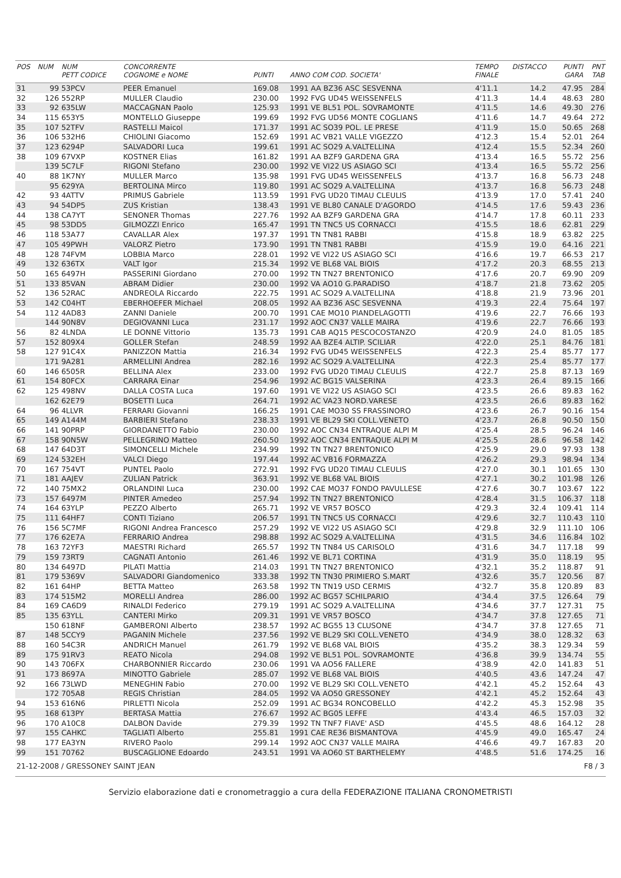| POS | NUM | NUM PETT CODICE | CONCORRENTE COGNOME e NOME | PUNTI | ANNO COM COD. SOCIETA' | TEMPO FINALE | DISTACCO | PUNTI GARA | PNT TAB |
| --- | --- | --- | --- | --- | --- | --- | --- | --- | --- |
| 31 | 99 | 53PCV | PEER Emanuel | 169.08 | 1991 AA BZ36 ASC SESVENNA | 4'11.1 | 14.2 | 47.95 | 284 |
| 32 | 126 | 552RP | MULLER Claudio | 230.00 | 1992 FVG UD45 WEISSENFELS | 4'11.3 | 14.4 | 48.63 | 280 |
| 33 | 92 | 635LW | MACCAGNAN Paolo | 125.93 | 1991 VE BL51 POL. SOVRAMONTE | 4'11.5 | 14.6 | 49.30 | 276 |
| 34 | 115 | 653Y5 | MONTELLO Giuseppe | 199.69 | 1992 FVG UD56 MONTE COGLIANS | 4'11.6 | 14.7 | 49.64 | 272 |
| 35 | 107 | 52TFV | RASTELLI Maicol | 171.37 | 1991 AC SO39 POL. LE PRESE | 4'11.9 | 15.0 | 50.65 | 268 |
| 36 | 106 | 532H6 | CHIOLINI Giacomo | 152.69 | 1991 AC VB21 VALLE VIGEZZO | 4'12.3 | 15.4 | 52.01 | 264 |
| 37 | 123 | 6294P | SALVADORI Luca | 199.61 | 1991 AC SO29 A.VALTELLINA | 4'12.4 | 15.5 | 52.34 | 260 |
| 38 | 109 | 67VXP | KOSTNER Elias | 161.82 | 1991 AA BZF9 GARDENA GRA | 4'13.4 | 16.5 | 55.72 | 256 |
| | 139 | 5C7LF | RIGONI Stefano | 230.00 | 1992 VE VI22 US ASIAGO SCI | 4'13.4 | 16.5 | 55.72 | 256 |
| 40 | 88 | 1K7NY | MULLER Marco | 135.98 | 1991 FVG UD45 WEISSENFELS | 4'13.7 | 16.8 | 56.73 | 248 |
| | 95 | 629YA | BERTOLINA Mirco | 119.80 | 1991 AC SO29 A.VALTELLINA | 4'13.7 | 16.8 | 56.73 | 248 |
| 42 | 93 | 4ATTV | PRIMUS Gabriele | 113.59 | 1991 FVG UD20 TIMAU CLEULIS | 4'13.9 | 17.0 | 57.41 | 240 |
| 43 | 94 | 54DP5 | ZUS Kristian | 138.43 | 1991 VE BL80 CANALE D'AGORDO | 4'14.5 | 17.6 | 59.43 | 236 |
| 44 | 138 | CA7YT | SENONER Thomas | 227.76 | 1992 AA BZF9 GARDENA GRA | 4'14.7 | 17.8 | 60.11 | 233 |
| 45 | 98 | 53DD5 | GILMOZZI Enrico | 165.47 | 1991 TN TNC5 US CORNACCI | 4'15.5 | 18.6 | 62.81 | 229 |
| 46 | 118 | 53A77 | CAVALLAR Alex | 197.37 | 1991 TN TN81 RABBI | 4'15.8 | 18.9 | 63.82 | 225 |
| 47 | 105 | 49PWH | VALORZ Pietro | 173.90 | 1991 TN TN81 RABBI | 4'15.9 | 19.0 | 64.16 | 221 |
| 48 | 128 | 74FVM | LOBBIA Marco | 228.01 | 1992 VE VI22 US ASIAGO SCI | 4'16.6 | 19.7 | 66.53 | 217 |
| 49 | 132 | 636TX | VALT Igor | 215.34 | 1992 VE BL68 VAL BIOIS | 4'17.2 | 20.3 | 68.55 | 213 |
| 50 | 165 | 6497H | PASSERINI Giordano | 270.00 | 1992 TN TN27 BRENTONICO | 4'17.6 | 20.7 | 69.90 | 209 |
| 51 | 133 | 85VAN | ABRAM Didier | 230.00 | 1992 VA AO10 G.PARADISO | 4'18.7 | 21.8 | 73.62 | 205 |
| 52 | 136 | 52RAC | ANDREOLA Riccardo | 222.75 | 1991 AC SO29 A.VALTELLINA | 4'18.8 | 21.9 | 73.96 | 201 |
| 53 | 142 | C04HT | EBERHOEFER Michael | 208.05 | 1992 AA BZ36 ASC SESVENNA | 4'19.3 | 22.4 | 75.64 | 197 |
| 54 | 112 | 4AD83 | ZANNI Daniele | 200.70 | 1991 CAE MO10 PIANDELAGOTTI | 4'19.6 | 22.7 | 76.66 | 193 |
| | 144 | 90N8V | DEGIOVANNI Luca | 231.17 | 1992 AOC CN37 VALLE MAIRA | 4'19.6 | 22.7 | 76.66 | 193 |
| 56 | 82 | 4LNDA | LE DONNE Vittorio | 135.73 | 1991 CAB AQ15 PESCOCOSTANZO | 4'20.9 | 24.0 | 81.05 | 185 |
| 57 | 152 | 809X4 | GOLLER Stefan | 248.59 | 1992 AA BZE4 ALTIP. SCILIAR | 4'22.0 | 25.1 | 84.76 | 181 |
| 58 | 127 | 91C4X | PANIZZON Mattia | 216.34 | 1992 FVG UD45 WEISSENFELS | 4'22.3 | 25.4 | 85.77 | 177 |
| | 171 | 9A281 | ARMELLINI Andrea | 282.16 | 1992 AC SO29 A.VALTELLINA | 4'22.3 | 25.4 | 85.77 | 177 |
| 60 | 146 | 6505R | BELLINA Alex | 233.00 | 1992 FVG UD20 TIMAU CLEULIS | 4'22.7 | 25.8 | 87.13 | 169 |
| 61 | 154 | 80FCX | CARRARA Einar | 254.96 | 1992 AC BG15 VALSERINA | 4'23.3 | 26.4 | 89.15 | 166 |
| 62 | 125 | 498NV | DALLA COSTA Luca | 197.60 | 1991 VE VI22 US ASIAGO SCI | 4'23.5 | 26.6 | 89.83 | 162 |
| | 162 | 62E79 | BOSETTI Luca | 264.71 | 1992 AC VA23 NORD.VARESE | 4'23.5 | 26.6 | 89.83 | 162 |
| 64 | 96 | 4LLVR | FERRARI Giovanni | 166.25 | 1991 CAE MO30 SS FRASSINORO | 4'23.6 | 26.7 | 90.16 | 154 |
| 65 | 149 | A144M | BARBIERI Stefano | 238.33 | 1991 VE BL29 SKI COLL.VENETO | 4'23.7 | 26.8 | 90.50 | 150 |
| 66 | 141 | 90PRP | GIORDANETTO Fabio | 230.00 | 1992 AOC CN34 ENTRAQUE ALPI M | 4'25.4 | 28.5 | 96.24 | 146 |
| 67 | 158 | 90N5W | PELLEGRINO Matteo | 260.50 | 1992 AOC CN34 ENTRAQUE ALPI M | 4'25.5 | 28.6 | 96.58 | 142 |
| 68 | 147 | 64D3T | SIMONCELLI Michele | 234.99 | 1992 TN TN27 BRENTONICO | 4'25.9 | 29.0 | 97.93 | 138 |
| 69 | 124 | 532EH | VALCI Diego | 197.44 | 1992 AC VB16 FORMAZZA | 4'26.2 | 29.3 | 98.94 | 134 |
| 70 | 167 | 754VT | PUNTEL Paolo | 272.91 | 1992 FVG UD20 TIMAU CLEULIS | 4'27.0 | 30.1 | 101.65 | 130 |
| 71 | 181 | AAJEV | ZULIAN Patrick | 363.91 | 1992 VE BL68 VAL BIOIS | 4'27.1 | 30.2 | 101.98 | 126 |
| 72 | 140 | 75MX2 | ORLANDINI Luca | 230.00 | 1992 CAE MO37 FONDO PAVULLESE | 4'27.6 | 30.7 | 103.67 | 122 |
| 73 | 157 | 6497M | PINTER Amedeo | 257.94 | 1992 TN TN27 BRENTONICO | 4'28.4 | 31.5 | 106.37 | 118 |
| 74 | 164 | 63YLP | PEZZO Alberto | 265.71 | 1992 VE VR57 BOSCO | 4'29.3 | 32.4 | 109.41 | 114 |
| 75 | 111 | 64HF7 | CONTI Tiziano | 206.57 | 1991 TN TNC5 US CORNACCI | 4'29.6 | 32.7 | 110.43 | 110 |
| 76 | 156 | 5C7MF | RIGONI Andrea Francesco | 257.29 | 1992 VE VI22 US ASIAGO SCI | 4'29.8 | 32.9 | 111.10 | 106 |
| 77 | 176 | 62E7A | FERRARIO Andrea | 298.88 | 1992 AC SO29 A.VALTELLINA | 4'31.5 | 34.6 | 116.84 | 102 |
| 78 | 163 | 72YF3 | MAESTRI Richard | 265.57 | 1992 TN TN84 US CARISOLO | 4'31.6 | 34.7 | 117.18 | 99 |
| 79 | 159 | 73RT9 | CAGNATI Antonio | 261.46 | 1992 VE BL71 CORTINA | 4'31.9 | 35.0 | 118.19 | 95 |
| 80 | 134 | 6497D | PILATI Mattia | 214.03 | 1991 TN TN27 BRENTONICO | 4'32.1 | 35.2 | 118.87 | 91 |
| 81 | 179 | 5369V | SALVADORI Giandomenico | 333.38 | 1992 TN TN30 PRIMIERO S.MART | 4'32.6 | 35.7 | 120.56 | 87 |
| 82 | 161 | 64HP | BETTA Matteo | 263.58 | 1992 TN TN19 USD CERMIS | 4'32.7 | 35.8 | 120.89 | 83 |
| 83 | 174 | 515M2 | MORELLI Andrea | 286.00 | 1992 AC BG57 SCHILPARIO | 4'34.4 | 37.5 | 126.64 | 79 |
| 84 | 169 | CA6D9 | RINALDI Federico | 279.19 | 1991 AC SO29 A.VALTELLINA | 4'34.6 | 37.7 | 127.31 | 75 |
| 85 | 135 | 63YLL | CANTERI Mirko | 209.31 | 1991 VE VR57 BOSCO | 4'34.7 | 37.8 | 127.65 | 71 |
| | 150 | 618NF | GAMBERONI Alberto | 238.57 | 1992 AC BG55 13 CLUSONE | 4'34.7 | 37.8 | 127.65 | 71 |
| 87 | 148 | 5CCY9 | PAGANIN Michele | 237.56 | 1992 VE BL29 SKI COLL.VENETO | 4'34.9 | 38.0 | 128.32 | 63 |
| 88 | 160 | 54C3R | ANDRICH Manuel | 261.79 | 1992 VE BL68 VAL BIOIS | 4'35.2 | 38.3 | 129.34 | 59 |
| 89 | 175 | 91RV3 | REATO Nicola | 294.08 | 1992 VE BL51 POL. SOVRAMONTE | 4'36.8 | 39.9 | 134.74 | 55 |
| 90 | 143 | 706FX | CHARBONNIER Riccardo | 230.06 | 1991 VA AO56 FALLERE | 4'38.9 | 42.0 | 141.83 | 51 |
| 91 | 173 | 8697A | MINOTTO Gabriele | 285.07 | 1992 VE BL68 VAL BIOIS | 4'40.5 | 43.6 | 147.24 | 47 |
| 92 | 166 | 73LWD | MENEGHIN Fabio | 270.00 | 1992 VE BL29 SKI COLL.VENETO | 4'42.1 | 45.2 | 152.64 | 43 |
| | 172 | 705A8 | REGIS Christian | 284.05 | 1992 VA AO50 GRESSONEY | 4'42.1 | 45.2 | 152.64 | 43 |
| 94 | 153 | 616N6 | PIRLETTI Nicola | 252.09 | 1991 AC BG34 RONCOBELLO | 4'42.2 | 45.3 | 152.98 | 35 |
| 95 | 168 | 613PY | BERTASA Mattia | 276.67 | 1992 AC BG05 LEFFE | 4'43.4 | 46.5 | 157.03 | 32 |
| 96 | 170 | A10C8 | DALBON Davide | 279.39 | 1992 TN TNF7 FIAVE' ASD | 4'45.5 | 48.6 | 164.12 | 28 |
| 97 | 155 | CAHKC | TAGLIATI Alberto | 255.81 | 1991 CAE RE36 BISMANTOVA | 4'45.9 | 49.0 | 165.47 | 24 |
| 98 | 177 | EA3YN | RIVERO Paolo | 299.14 | 1992 AOC CN37 VALLE MAIRA | 4'46.6 | 49.7 | 167.83 | 20 |
| 99 | 151 | 70762 | BUSCAGLIONE Edoardo | 243.51 | 1991 VA AO60 ST BARTHELEMY | 4'48.5 | 51.6 | 174.25 | 16 |
21-12-2008 / GRESSONEY SAINT JEAN F8 / 3
Servizio elaborazione dati e cronometraggio a cura della FEDERAZIONE ITALIANA CRONOMETRISTI